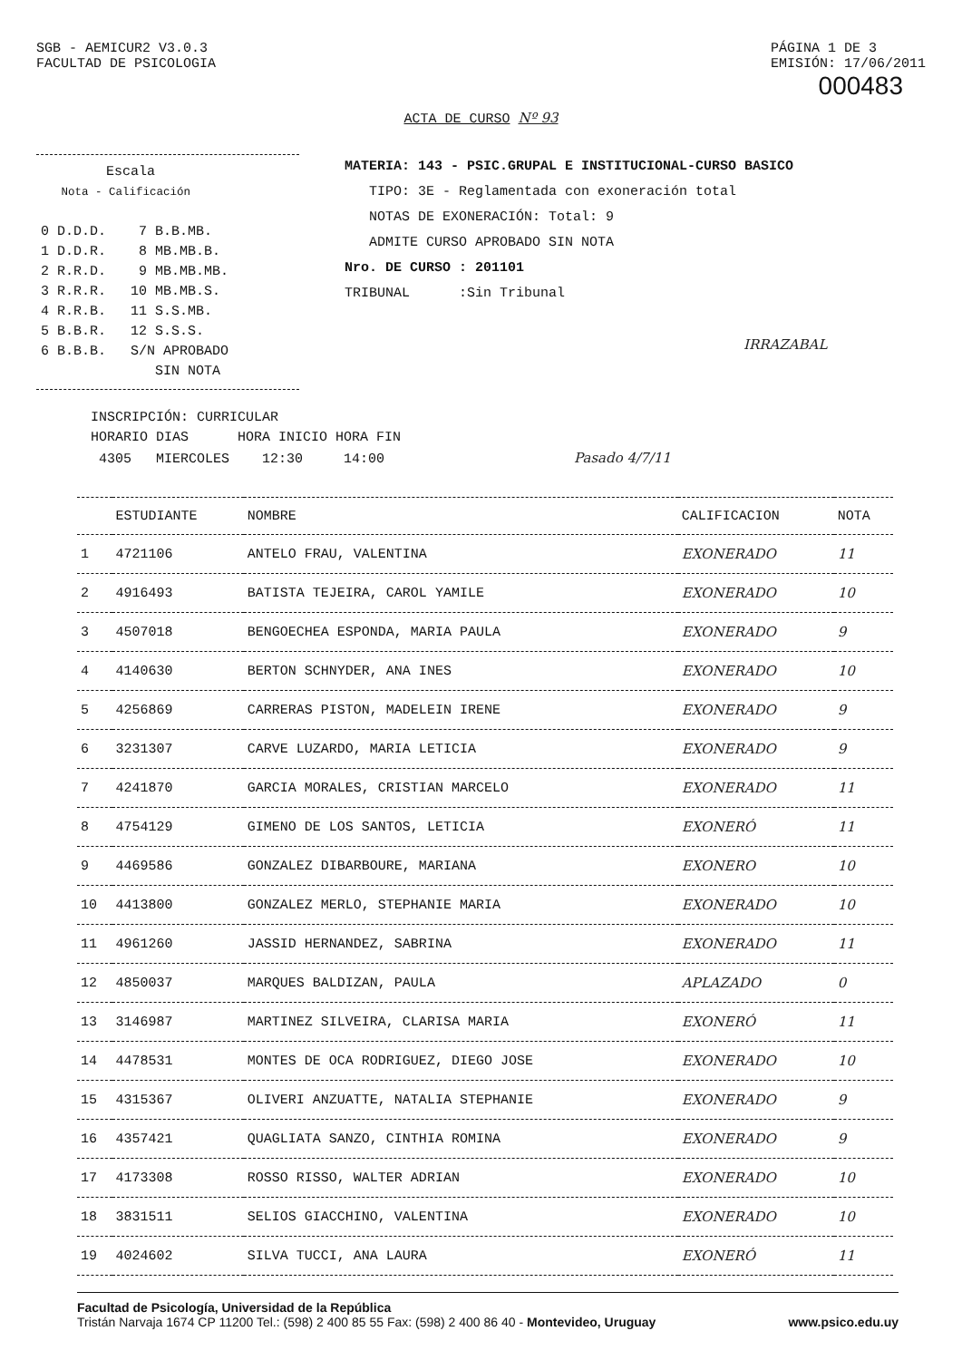SGB - AEMICUR2 V3.0.3
FACULTAD DE PSICOLOGIA
PÁGINA 1 DE 3
EMISIÓN: 17/06/2011
000483
ACTA DE CURSO Nº 93
Escala
Nota - Calificación
0 D.D.D. 7 B.B.MB.
1 D.D.R. 8 MB.MB.B.
2 R.R.D. 9 MB.MB.MB.
3 R.R.R. 10 MB.MB.S.
4 R.R.B. 11 S.S.MB.
5 B.B.R. 12 S.S.S.
6 B.B.B. S/N APROBADO
SIN NOTA
MATERIA: 143 - PSIC.GRUPAL E INSTITUCIONAL-CURSO BASICO
TIPO: 3E - Reglamentada con exoneración total
NOTAS DE EXONERACIÓN: Total: 9
ADMITE CURSO APROBADO SIN NOTA
Nro. DE CURSO : 201101
TRIBUNAL :Sin Tribunal
IRRAZABAL
INSCRIPCIÓN: CURRICULAR
HORARIO DIAS HORA INICIO HORA FIN
4305 MIERCOLES 12:30 14:00 Pasado 4/7/11
| | ESTUDIANTE | NOMBRE | CALIFICACION | NOTA |
| --- | --- | --- | --- | --- |
| 1 | 4721106 | ANTELO FRAU, VALENTINA | EXONERADO | 11 |
| 2 | 4916493 | BATISTA TEJEIRA, CAROL YAMILE | EXONERADO | 10 |
| 3 | 4507018 | BENGOECHEA ESPONDA, MARIA PAULA | EXONERADO | 9 |
| 4 | 4140630 | BERTON SCHNYDER, ANA INES | EXONERADO | 10 |
| 5 | 4256869 | CARRERAS PISTON, MADELEIN IRENE | EXONERADO | 9 |
| 6 | 3231307 | CARVE LUZARDO, MARIA LETICIA | EXONERADO | 9 |
| 7 | 4241870 | GARCIA MORALES, CRISTIAN MARCELO | EXONERADO | 11 |
| 8 | 4754129 | GIMENO DE LOS SANTOS, LETICIA | EXONERÓ | 11 |
| 9 | 4469586 | GONZALEZ DIBARBOURE, MARIANA | EXONERO | 10 |
| 10 | 4413800 | GONZALEZ MERLO, STEPHANIE MARIA | EXONERADO | 10 |
| 11 | 4961260 | JASSID HERNANDEZ, SABRINA | EXONERADO | 11 |
| 12 | 4850037 | MARQUES BALDIZAN, PAULA | APLAZADO | 0 |
| 13 | 3146987 | MARTINEZ SILVEIRA, CLARISA MARIA | EXONERÓ | 11 |
| 14 | 4478531 | MONTES DE OCA RODRIGUEZ, DIEGO JOSE | EXONERADO | 10 |
| 15 | 4315367 | OLIVERI ANZUATTE, NATALIA STEPHANIE | EXONERADO | 9 |
| 16 | 4357421 | QUAGLIATA SANZO, CINTHIA ROMINA | EXONERADO | 9 |
| 17 | 4173308 | ROSSO RISSO, WALTER ADRIAN | EXONERADO | 10 |
| 18 | 3831511 | SELIOS GIACCHINO, VALENTINA | EXONERADO | 10 |
| 19 | 4024602 | SILVA TUCCI, ANA LAURA | EXONERÓ | 11 |
Facultad de Psicología, Universidad de la República
Tristán Narvaja 1674 CP 11200 Tel.: (598) 2 400 85 55 Fax: (598) 2 400 86 40 - Montevideo, Uruguay www.psico.edu.uy